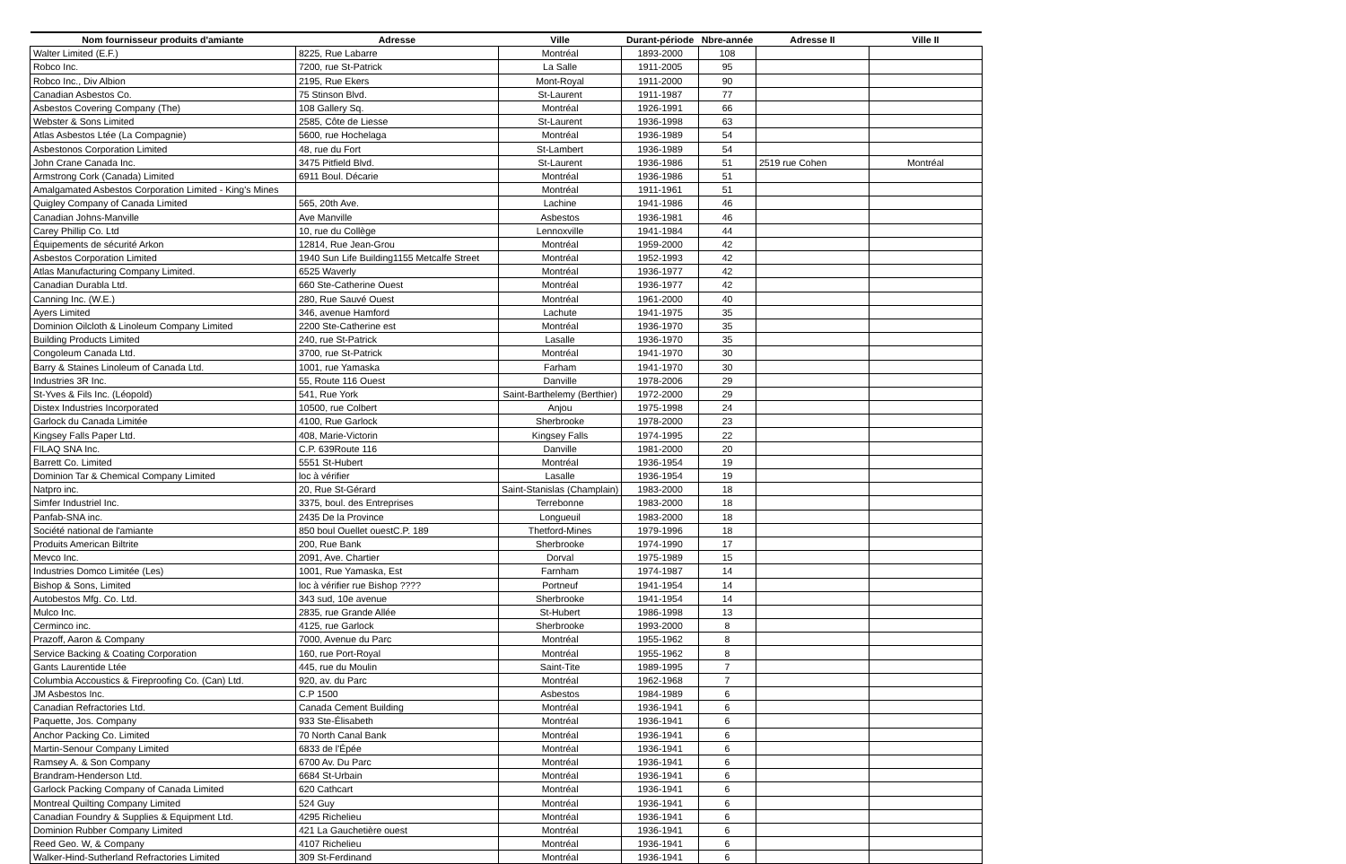| Nom fournisseur produits d'amiante | Adresse | Ville | Durant-période | Nbre-année | Adresse II | Ville II |
| --- | --- | --- | --- | --- | --- | --- |
| Walter Limited (E.F.) | 8225, Rue Labarre | Montréal | 1893-2000 | 108 | | |
| Robco Inc. | 7200, rue St-Patrick | La Salle | 1911-2005 | 95 | | |
| Robco Inc., Div Albion | 2195, Rue Ekers | Mont-Royal | 1911-2000 | 90 | | |
| Canadian Asbestos Co. | 75 Stinson Blvd. | St-Laurent | 1911-1987 | 77 | | |
| Asbestos Covering Company (The) | 108 Gallery Sq. | Montréal | 1926-1991 | 66 | | |
| Webster & Sons Limited | 2585, Côte de Liesse | St-Laurent | 1936-1998 | 63 | | |
| Atlas Asbestos Ltée (La Compagnie) | 5600, rue Hochelaga | Montréal | 1936-1989 | 54 | | |
| Asbestonos Corporation Limited | 48, rue du Fort | St-Lambert | 1936-1989 | 54 | | |
| John Crane Canada Inc. | 3475 Pitfield Blvd. | St-Laurent | 1936-1986 | 51 | 2519 rue Cohen | Montréal |
| Armstrong Cork (Canada) Limited | 6911 Boul. Décarie | Montréal | 1936-1986 | 51 | | |
| Amalgamated Asbestos Corporation Limited - King's Mines | | Montréal | 1911-1961 | 51 | | |
| Quigley Company of Canada Limited | 565, 20th Ave. | Lachine | 1941-1986 | 46 | | |
| Canadian Johns-Manville | Ave Manville | Asbestos | 1936-1981 | 46 | | |
| Carey Phillip Co. Ltd | 10, rue du Collège | Lennoxville | 1941-1984 | 44 | | |
| Équipements de sécurité Arkon | 12814, Rue Jean-Grou | Montréal | 1959-2000 | 42 | | |
| Asbestos Corporation Limited | 1940 Sun Life Building1155 Metcalfe Street | Montréal | 1952-1993 | 42 | | |
| Atlas Manufacturing Company Limited. | 6525 Waverly | Montréal | 1936-1977 | 42 | | |
| Canadian Durabla Ltd. | 660 Ste-Catherine Ouest | Montréal | 1936-1977 | 42 | | |
| Canning Inc. (W.E.) | 280, Rue Sauvé Ouest | Montréal | 1961-2000 | 40 | | |
| Ayers Limited | 346, avenue Hamford | Lachute | 1941-1975 | 35 | | |
| Dominion Oilcloth & Linoleum Company Limited | 2200 Ste-Catherine est | Montréal | 1936-1970 | 35 | | |
| Building Products Limited | 240, rue St-Patrick | Lasalle | 1936-1970 | 35 | | |
| Congoleum Canada Ltd. | 3700, rue St-Patrick | Montréal | 1941-1970 | 30 | | |
| Barry & Staines Linoleum of Canada Ltd. | 1001, rue Yamaska | Farham | 1941-1970 | 30 | | |
| Industries 3R Inc. | 55, Route 116 Ouest | Danville | 1978-2006 | 29 | | |
| St-Yves & Fils Inc. (Léopold) | 541, Rue York | Saint-Barthelemy (Berthier) | 1972-2000 | 29 | | |
| Distex Industries Incorporated | 10500, rue Colbert | Anjou | 1975-1998 | 24 | | |
| Garlock du Canada Limitée | 4100, Rue Garlock | Sherbrooke | 1978-2000 | 23 | | |
| Kingsey Falls Paper Ltd. | 408, Marie-Victorin | Kingsey Falls | 1974-1995 | 22 | | |
| FILAQ SNA Inc. | C.P. 639Route 116 | Danville | 1981-2000 | 20 | | |
| Barrett Co. Limited | 5551 St-Hubert | Montréal | 1936-1954 | 19 | | |
| Dominion Tar & Chemical Company Limited | loc à vérifier | Lasalle | 1936-1954 | 19 | | |
| Natpro inc. | 20, Rue St-Gérard | Saint-Stanislas (Champlain) | 1983-2000 | 18 | | |
| Simfer Industriel Inc. | 3375, boul. des Entreprises | Terrebonne | 1983-2000 | 18 | | |
| Panfab-SNA inc. | 2435 De la Province | Longueuil | 1983-2000 | 18 | | |
| Société national de l'amiante | 850 boul Ouellet ouestC.P. 189 | Thetford-Mines | 1979-1996 | 18 | | |
| Produits American Biltrite | 200, Rue Bank | Sherbrooke | 1974-1990 | 17 | | |
| Mevco Inc. | 2091, Ave. Chartier | Dorval | 1975-1989 | 15 | | |
| Industries Domco Limitée (Les) | 1001, Rue Yamaska, Est | Farnham | 1974-1987 | 14 | | |
| Bishop & Sons, Limited | loc à vérifier rue Bishop ???? | Portneuf | 1941-1954 | 14 | | |
| Autobestos Mfg. Co. Ltd. | 343 sud, 10e avenue | Sherbrooke | 1941-1954 | 14 | | |
| Mulco Inc. | 2835, rue Grande Allée | St-Hubert | 1986-1998 | 13 | | |
| Cerminco inc. | 4125, rue Garlock | Sherbrooke | 1993-2000 | 8 | | |
| Prazoff, Aaron & Company | 7000, Avenue du Parc | Montréal | 1955-1962 | 8 | | |
| Service Backing & Coating Corporation | 160, rue Port-Royal | Montréal | 1955-1962 | 8 | | |
| Gants Laurentide Ltée | 445, rue du Moulin | Saint-Tite | 1989-1995 | 7 | | |
| Columbia Accoustics & Fireproofing Co. (Can) Ltd. | 920, av. du Parc | Montréal | 1962-1968 | 7 | | |
| JM Asbestos Inc. | C.P 1500 | Asbestos | 1984-1989 | 6 | | |
| Canadian Refractories Ltd. | Canada Cement Building | Montréal | 1936-1941 | 6 | | |
| Paquette, Jos. Company | 933 Ste-Élisabeth | Montréal | 1936-1941 | 6 | | |
| Anchor Packing Co. Limited | 70 North Canal Bank | Montréal | 1936-1941 | 6 | | |
| Martin-Senour Company Limited | 6833 de l'Épée | Montréal | 1936-1941 | 6 | | |
| Ramsey A. & Son Company | 6700 Av. Du Parc | Montréal | 1936-1941 | 6 | | |
| Brandram-Henderson Ltd. | 6684 St-Urbain | Montréal | 1936-1941 | 6 | | |
| Garlock Packing Company of Canada Limited | 620 Cathcart | Montréal | 1936-1941 | 6 | | |
| Montreal Quilting Company Limited | 524 Guy | Montréal | 1936-1941 | 6 | | |
| Canadian Foundry & Supplies & Equipment Ltd. | 4295 Richelieu | Montréal | 1936-1941 | 6 | | |
| Dominion Rubber Company Limited | 421 La Gauchetière ouest | Montréal | 1936-1941 | 6 | | |
| Reed Geo. W, & Company | 4107 Richelieu | Montréal | 1936-1941 | 6 | | |
| Walker-Hind-Sutherland Refractories Limited | 309 St-Ferdinand | Montréal | 1936-1941 | 6 | | |